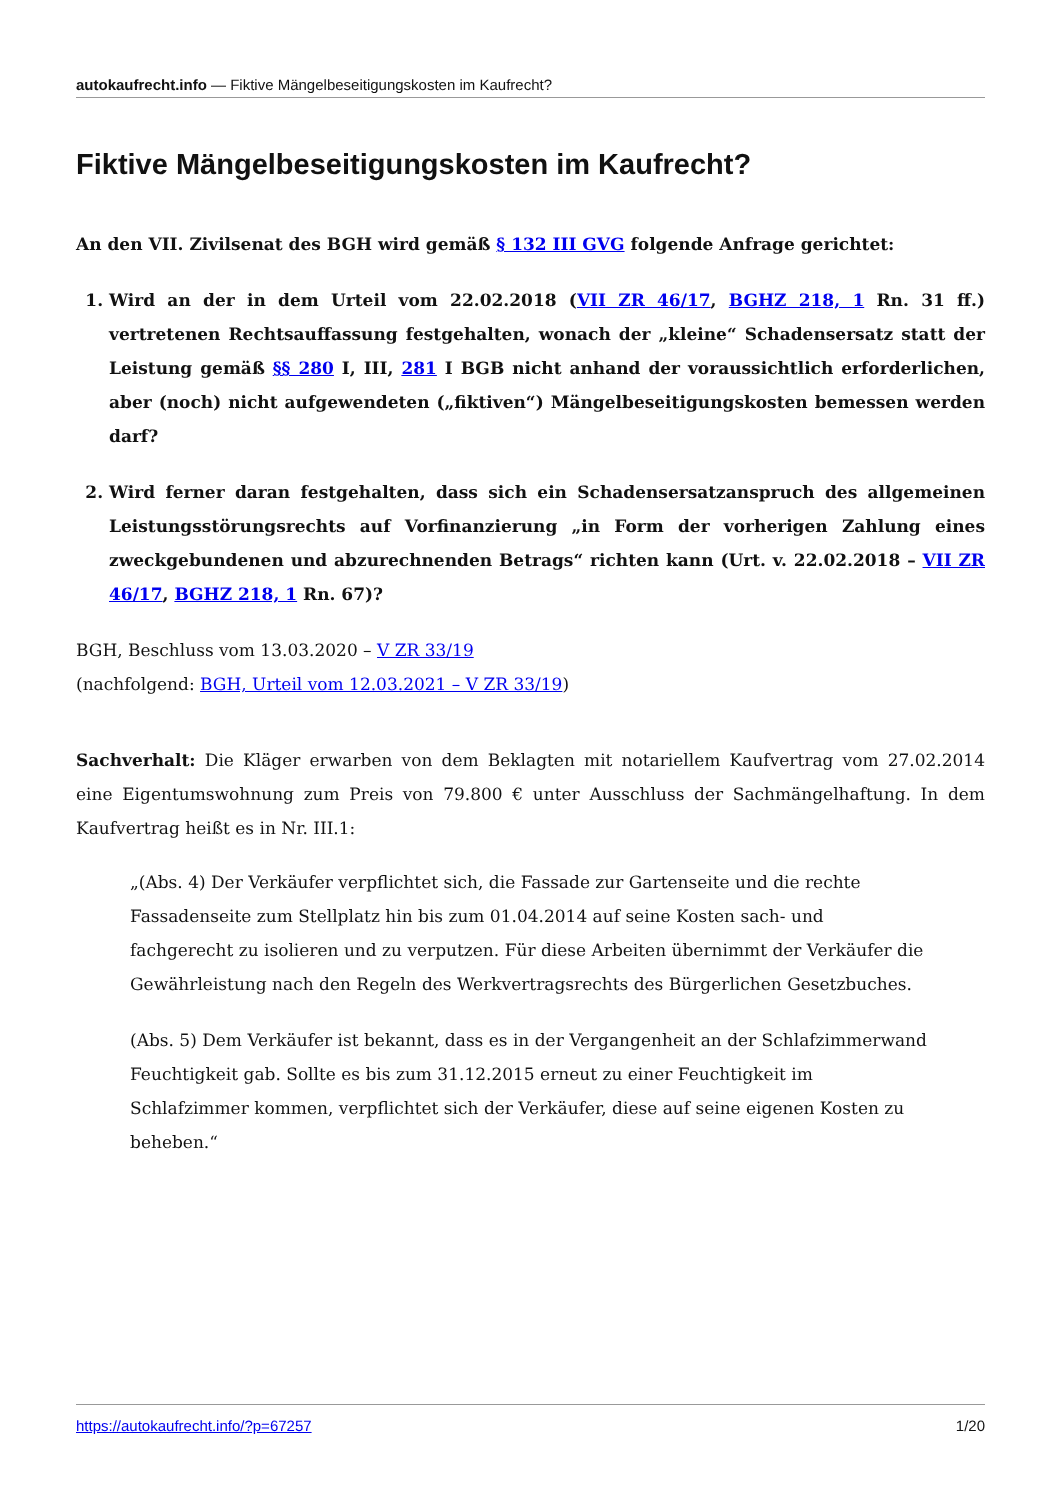autokaufrecht.info — Fiktive Mängelbeseitigungskosten im Kaufrecht?
Fiktive Mängelbeseitigungskosten im Kaufrecht?
An den VII. Zivilsenat des BGH wird gemäß § 132 III GVG folgende Anfrage gerichtet:
1. Wird an der in dem Urteil vom 22.02.2018 (VII ZR 46/17, BGHZ 218, 1 Rn. 31 ff.) vertretenen Rechtsauffassung festgehalten, wonach der „kleine“ Schadensersatz statt der Leistung gemäß §§ 280 I, III, 281 I BGB nicht anhand der voraussichtlich erforderlichen, aber (noch) nicht aufgewendeten („fiktiven“) Mängelbeseitigungskosten bemessen werden darf?
2. Wird ferner daran festgehalten, dass sich ein Schadensersatzanspruch des allgemeinen Leistungsstörungsrechts auf Vorfinanzierung „in Form der vorherigen Zahlung eines zweckgebundenen und abzurechnenden Betrags“ richten kann (Urt. v. 22.02.2018 – VII ZR 46/17, BGHZ 218, 1 Rn. 67)?
BGH, Beschluss vom 13.03.2020 – V ZR 33/19
(nachfolgend: BGH, Urteil vom 12.03.2021 – V ZR 33/19)
Sachverhalt: Die Kläger erwarben von dem Beklagten mit notariellem Kaufvertrag vom 27.02.2014 eine Eigentumswohnung zum Preis von 79.800 € unter Ausschluss der Sachmängelhaftung. In dem Kaufvertrag heißt es in Nr. III.1:
„(Abs. 4) Der Verkäufer verpflichtet sich, die Fassade zur Gartenseite und die rechte Fassadenseite zum Stellplatz hin bis zum 01.04.2014 auf seine Kosten sach- und fachgerecht zu isolieren und zu verputzen. Für diese Arbeiten übernimmt der Verkäufer die Gewährleistung nach den Regeln des Werkvertragsrechts des Bürgerlichen Gesetzbuches.
(Abs. 5) Dem Verkäufer ist bekannt, dass es in der Vergangenheit an der Schlafzimmerwand Feuchtigkeit gab. Sollte es bis zum 31.12.2015 erneut zu einer Feuchtigkeit im Schlafzimmer kommen, verpflichtet sich der Verkäufer, diese auf seine eigenen Kosten zu beheben.“
https://autokaufrecht.info/?p=67257 1/20